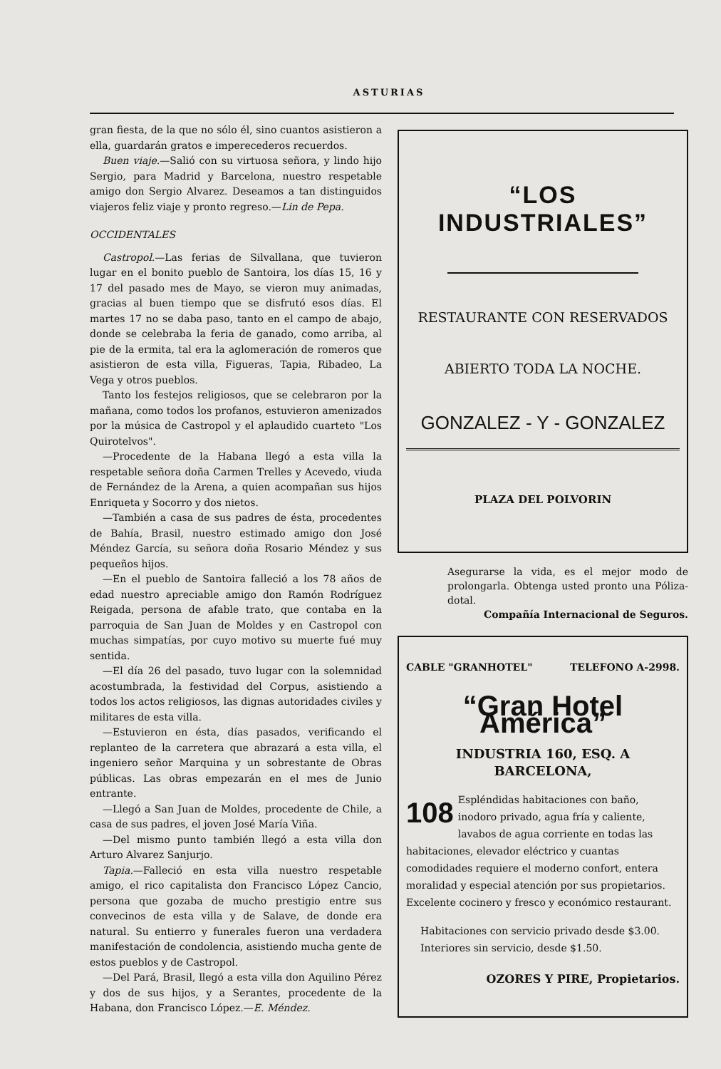ASTURIAS
gran fiesta, de la que no sólo él, sino cuantos asistieron a ella, guardarán gratos e imperecederos recuerdos.
Buen viaje.—Salió con su virtuosa señora, y lindo hijo Sergio, para Madrid y Barcelona, nuestro respetable amigo don Sergio Alvarez. Deseamos a tan distinguidos viajeros feliz viaje y pronto regreso.—Lin de Pepa.
OCCIDENTALES
Castropol.—Las ferias de Silvallana, que tuvieron lugar en el bonito pueblo de Santoira, los días 15, 16 y 17 del pasado mes de Mayo, se vieron muy animadas, gracias al buen tiempo que se disfrutó esos días. El martes 17 no se daba paso, tanto en el campo de abajo, donde se celebraba la feria de ganado, como arriba, al pie de la ermita, tal era la aglomeración de romeros que asistieron de esta villa, Figueras, Tapia, Ribadeo, La Vega y otros pueblos.
Tanto los festejos religiosos, que se celebraron por la mañana, como todos los profanos, estuvieron amenizados por la música de Castropol y el aplaudido cuarteto "Los Quirotelvos".
—Procedente de la Habana llegó a esta villa la respetable señora doña Carmen Trelles y Acevedo, viuda de Fernández de la Arena, a quien acompañan sus hijos Enriqueta y Socorro y dos nietos.
—También a casa de sus padres de ésta, procedentes de Bahía, Brasil, nuestro estimado amigo don José Méndez García, su señora doña Rosario Méndez y sus pequeños hijos.
—En el pueblo de Santoira falleció a los 78 años de edad nuestro apreciable amigo don Ramón Rodríguez Reigada, persona de afable trato, que contaba en la parroquia de San Juan de Moldes y en Castropol con muchas simpatías, por cuyo motivo su muerte fué muy sentida.
—El día 26 del pasado, tuvo lugar con la solemnidad acostumbrada, la festividad del Corpus, asistiendo a todos los actos religiosos, las dignas autoridades civiles y militares de esta villa.
—Estuvieron en ésta, días pasados, verificando el replanteo de la carretera que abrazará a esta villa, el ingeniero señor Marquina y un sobrestante de Obras públicas. Las obras empezarán en el mes de Junio entrante.
—Llegó a San Juan de Moldes, procedente de Chile, a casa de sus padres, el joven José María Viña.
—Del mismo punto también llegó a esta villa don Arturo Alvarez Sanjurjo.
Tapia.—Falleció en esta villa nuestro respetable amigo, el rico capitalista don Francisco López Cancio, persona que gozaba de mucho prestigio entre sus convecinos de esta villa y de Salave, de donde era natural. Su entierro y funerales fueron una verdadera manifestación de condolencia, asistiendo mucha gente de estos pueblos y de Castropol.
—Del Pará, Brasil, llegó a esta villa don Aquilino Pérez y dos de sus hijos, y a Serantes, procedente de la Habana, don Francisco López.—E. Méndez.
“LOS INDUSTRIALES”
RESTAURANTE CON RESERVADOS
ABIERTO TODA LA NOCHE.
GONZALEZ - Y - GONZALEZ
PLAZA DEL POLVORIN
Asegurarse la vida, es el mejor modo de prolongarla. Obtenga usted pronto una Póliza-dotal.
Compañía Internacional de Seguros.
CABLE "GRANHOTEL" TELEFONO A-2998.
“Gran Hotel América”
INDUSTRIA 160, ESQ. A BARCELONA,
108 Espléndidas habitaciones con baño, inodoro privado, agua fría y caliente, lavabos de agua corriente en todas las habitaciones, elevador eléctrico y cuantas comodidades requiere el moderno confort, entera moralidad y especial atención por sus propietarios. Excelente cocinero y fresco y económico restaurant.
Habitaciones con servicio privado desde $3.00.
Interiores sin servicio, desde $1.50.
OZORES Y PIRE, Propietarios.